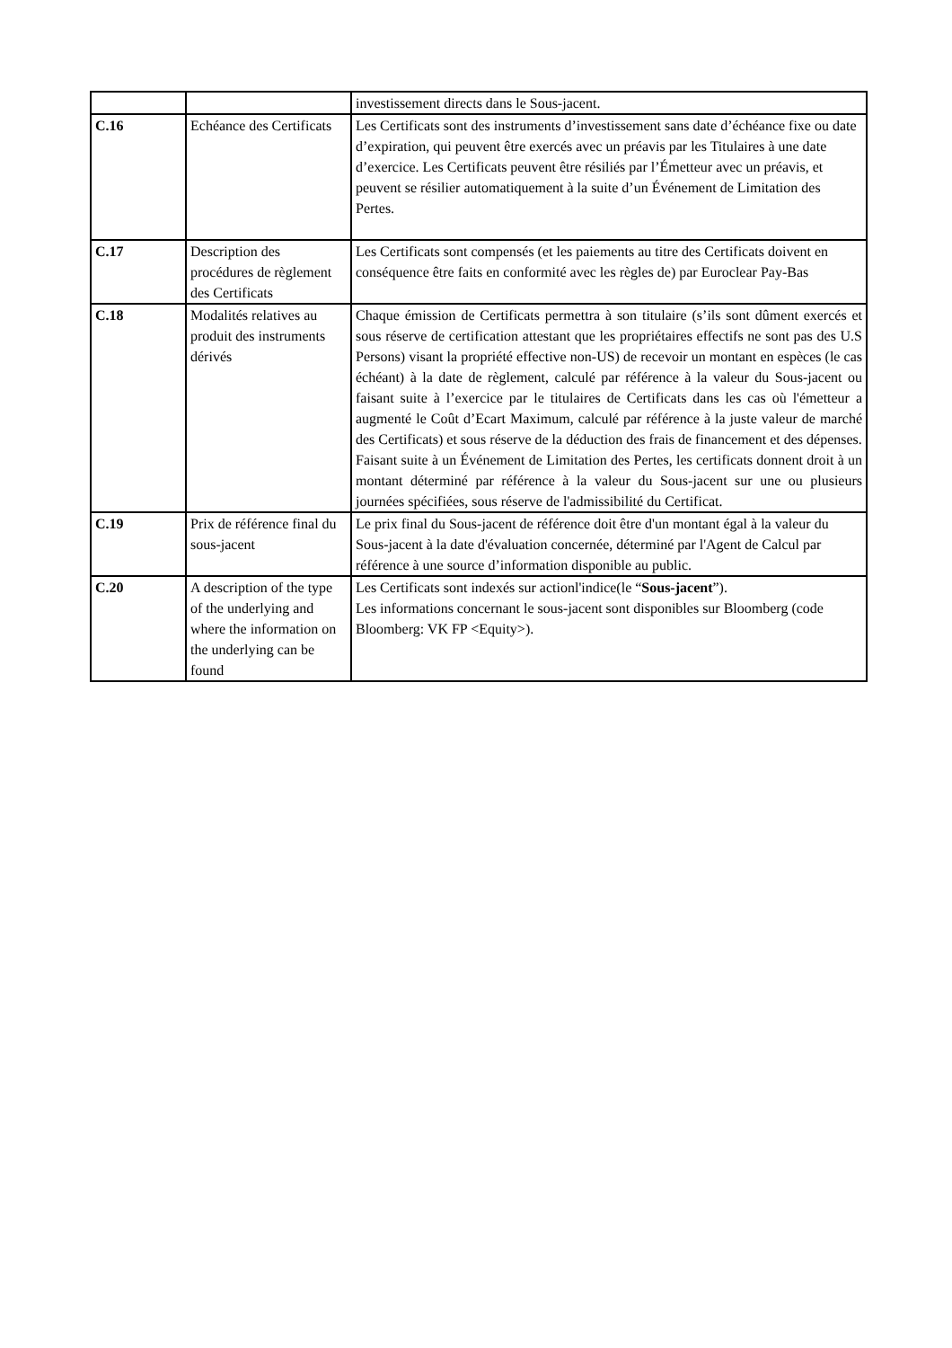| | | investissement directs dans le Sous-jacent. |
| C.16 | Echéance des Certificats | Les Certificats sont des instruments d’investissement sans date d’échéance fixe ou date d’expiration, qui peuvent être exercés avec un préavis par les Titulaires à une date d’exercice. Les Certificats peuvent être résiliés par l’Émetteur avec un préavis, et peuvent se résilier automatiquement à la suite d’un Événement de Limitation des Pertes. |
| C.17 | Description des procédures de règlement des Certificats | Les Certificats sont compensés (et les paiements au titre des Certificats doivent en conséquence être faits en conformité avec les règles de) par Euroclear Pay-Bas |
| C.18 | Modalités relatives au produit des instruments dérivés | Chaque émission de Certificats permettra à son titulaire (s’ils sont dûment exercés et sous réserve de certification attestant que les propriétaires effectifs ne sont pas des U.S Persons) visant la propriété effective non-US) de recevoir un montant en espèces (le cas échéant) à la date de règlement, calculé par référence à la valeur du Sous-jacent ou faisant suite à l’exercice par le titulaires de Certificats dans les cas où l'émetteur a augmenté le Coût d’Ecart Maximum, calculé par référence à la juste valeur de marché des Certificats) et sous réserve de la déduction des frais de financement et des dépenses. Faisant suite à un Événement de Limitation des Pertes, les certificats donnent droit à un montant déterminé par référence à la valeur du Sous-jacent sur une ou plusieurs journées spécifiées, sous réserve de l'admissibilité du Certificat. |
| C.19 | Prix de référence final du sous-jacent | Le prix final du Sous-jacent de référence doit être d'un montant égal à la valeur du Sous-jacent à la date d'évaluation concernée, déterminé par l'Agent de Calcul par référence à une source d’information disponible au public. |
| C.20 | A description of the type of the underlying and where the information on the underlying can be found | Les Certificats sont indexés sur actionl'indice(le “ Sous-jacent ”). Les informations concernant le sous-jacent sont disponibles sur Bloomberg (code Bloomberg: VK FP <Equity>). |